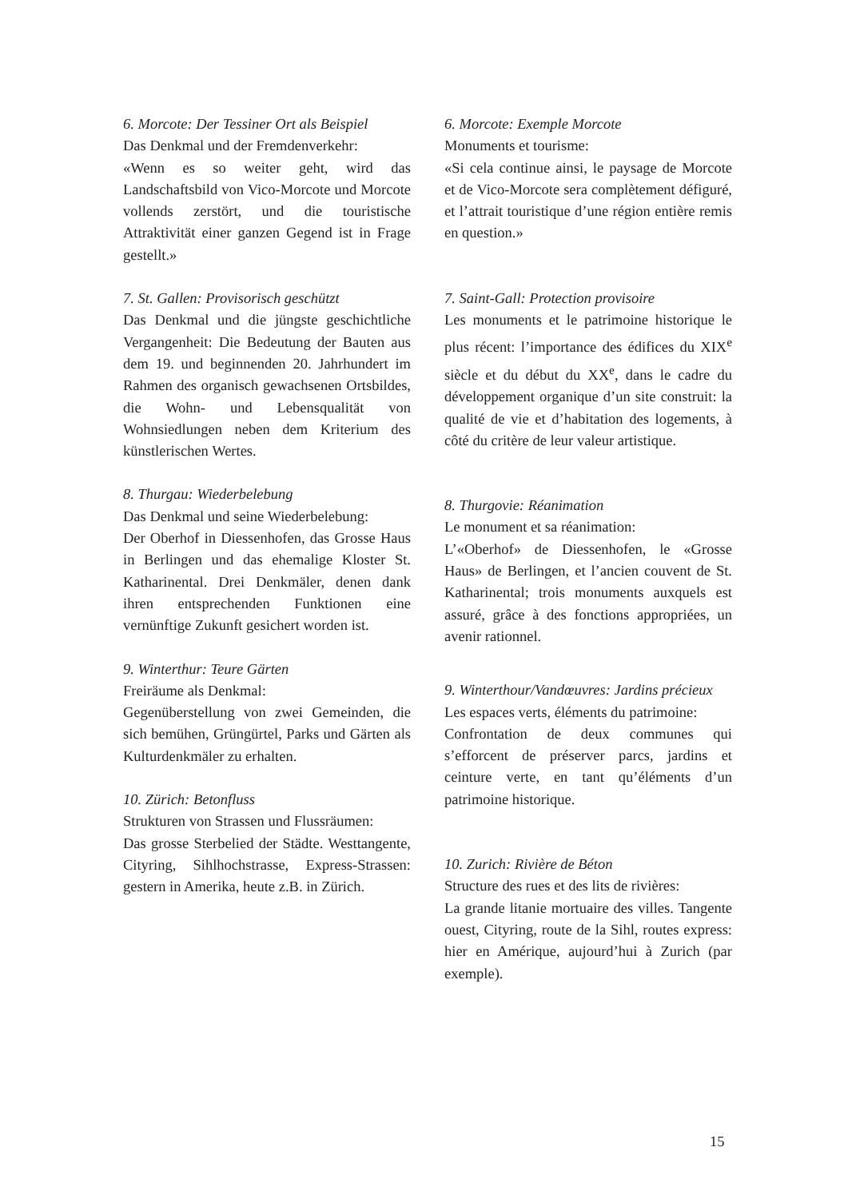6. Morcote: Der Tessiner Ort als Beispiel
Das Denkmal und der Fremdenverkehr:
«Wenn es so weiter geht, wird das Landschaftsbild von Vico-Morcote und Morcote vollends zerstört, und die touristische Attraktivität einer ganzen Gegend ist in Frage gestellt.»
7. St. Gallen: Provisorisch geschützt
Das Denkmal und die jüngste geschichtliche Vergangenheit: Die Bedeutung der Bauten aus dem 19. und beginnenden 20. Jahrhundert im Rahmen des organisch gewachsenen Ortsbildes, die Wohn- und Lebensqualität von Wohnsiedlungen neben dem Kriterium des künstlerischen Wertes.
8. Thurgau: Wiederbelebung
Das Denkmal und seine Wiederbelebung:
Der Oberhof in Diessenhofen, das Grosse Haus in Berlingen und das ehemalige Kloster St. Katharinental. Drei Denkmäler, denen dank ihren entsprechenden Funktionen eine vernünftige Zukunft gesichert worden ist.
9. Winterthur: Teure Gärten
Freiräume als Denkmal:
Gegenüberstellung von zwei Gemeinden, die sich bemühen, Grüngürtel, Parks und Gärten als Kulturdenkmäler zu erhalten.
10. Zürich: Betonfluss
Strukturen von Strassen und Flussräumen:
Das grosse Sterbelied der Städte. Westtangente, Cityring, Sihlhochstrasse, Express-Strassen: gestern in Amerika, heute z.B. in Zürich.
6. Morcote: Exemple Morcote
Monuments et tourisme:
«Si cela continue ainsi, le paysage de Morcote et de Vico-Morcote sera complètement défiguré, et l’attrait touristique d’une région entière remis en question.»
7. Saint-Gall: Protection provisoire
Les monuments et le patrimoine historique le plus récent: l’importance des édifices du XIX<sup>e</sup> siècle et du début du XX<sup>e</sup>, dans le cadre du développement organique d’un site construit: la qualité de vie et d’habitation des logements, à côté du critère de leur valeur artistique.
8. Thurgovie: Réanimation
Le monument et sa réanimation:
L’«Oberhof» de Diessenhofen, le «Grosse Haus» de Berlingen, et l’ancien couvent de St. Katharinental; trois monuments auxquels est assuré, grâce à des fonctions appropriées, un avenir rationnel.
9. Winterthour/Vandœuvres: Jardins précieux
Les espaces verts, éléments du patrimoine:
Confrontation de deux communes qui s’efforcent de préserver parcs, jardins et ceinture verte, en tant qu’éléments d’un patrimoine historique.
10. Zurich: Rivière de Béton
Structure des rues et des lits de rivières:
La grande litanie mortuaire des villes. Tangente ouest, Cityring, route de la Sihl, routes express: hier en Amérique, aujourd’hui à Zurich (par exemple).
15